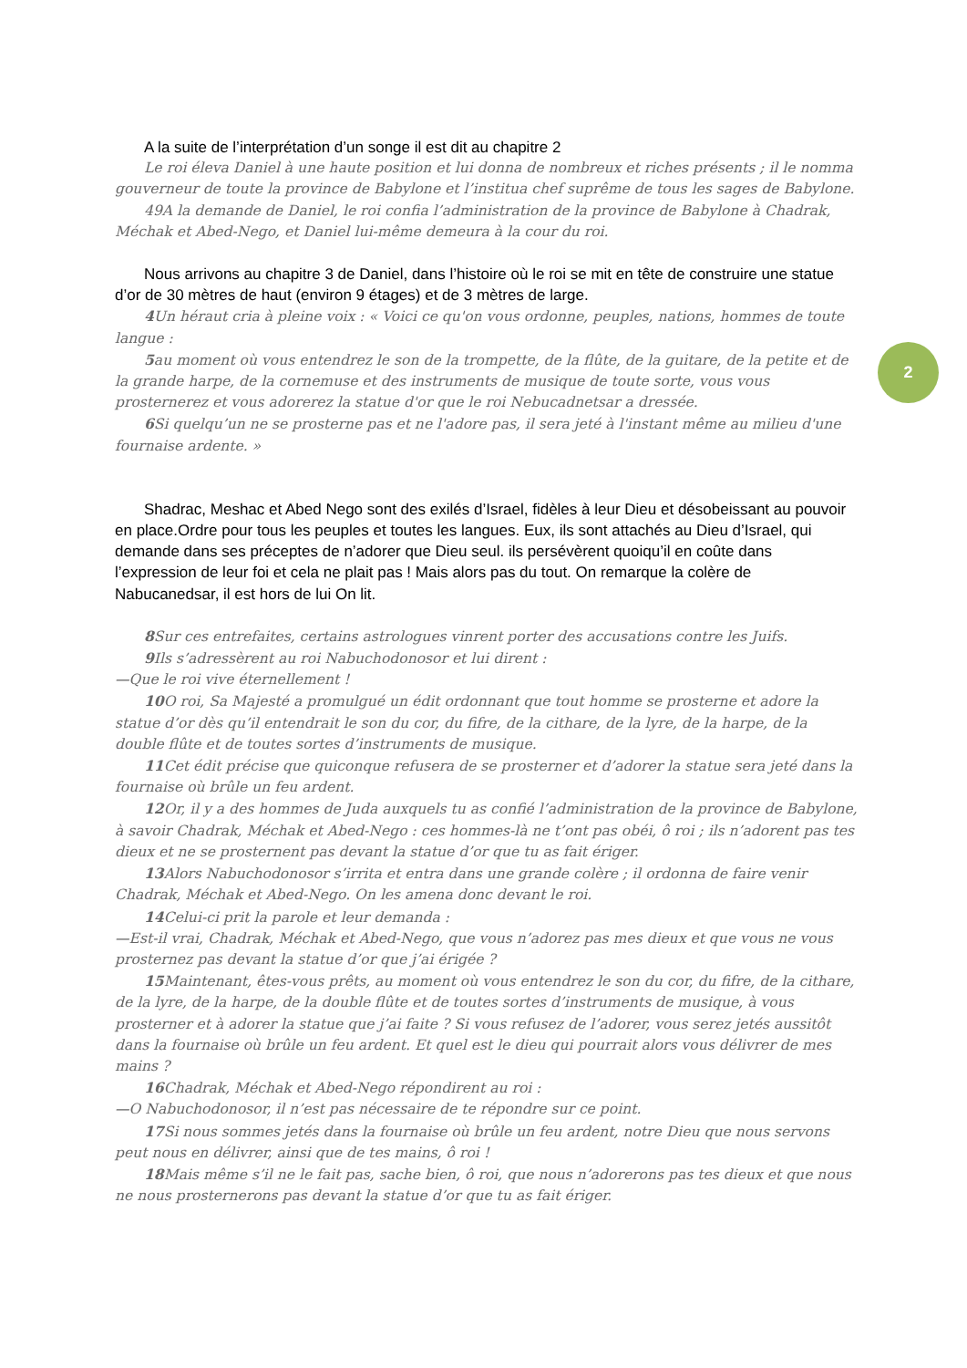2
A la suite de l’interprétation d’un songe il est dit au chapitre 2
Le roi éleva Daniel à une haute position et lui donna de nombreux et riches présents ; il le nomma gouverneur de toute la province de Babylone et l’institua chef suprême de tous les sages de Babylone.
49A la demande de Daniel, le roi confia l’administration de la province de Babylone à Chadrak, Méchak et Abed-Nego, et Daniel lui-même demeura à la cour du roi.
Nous arrivons au chapitre 3 de Daniel, dans l’histoire où le roi se mit en tête de construire une statue d’or de 30 mètres de haut (environ 9 étages) et de 3 mètres de large.
4 Un héraut cria à pleine voix : « Voici ce qu'on vous ordonne, peuples, nations, hommes de toute langue :
5au moment où vous entendrez le son de la trompette, de la flûte, de la guitare, de la petite et de la grande harpe, de la cornemuse et des instruments de musique de toute sorte, vous vous prosternerez et vous adorerez la statue d'or que le roi Nebucadnetsar a dressée.
6 Si quelqu’un ne se prosterne pas et ne l'adore pas, il sera jeté à l'instant même au milieu d'une fournaise ardente. »
Shadrac, Meshac et Abed Nego sont des exilés d’Israel, fidèles à leur Dieu et désobeissant au pouvoir en place.Ordre pour tous les peuples et toutes les langues. Eux, ils sont attachés au Dieu d’Israel, qui demande dans ses préceptes de n’adorer que Dieu seul. ils persévèrent quoiqu’il en coûte dans l’expression de leur foi et cela ne plait pas ! Mais alors pas du tout. On remarque la colère de Nabucanedsar, il est hors de lui On lit.
8 Sur ces entrefaites, certains astrologues vinrent porter des accusations contre les Juifs.
9 Ils s’adressèrent au roi Nabuchodonosor et lui dirent :
—Que le roi vive éternellement !
10 O roi, Sa Majesté a promulgué un édit ordonnant que tout homme se prosterne et adore la statue d’or dès qu’il entendrait le son du cor, du fifre, de la cithare, de la lyre, de la harpe, de la double flûte et de toutes sortes d’instruments de musique.
11 Cet édit précise que quiconque refusera de se prosterner et d’adorer la statue sera jeté dans la fournaise où brûle un feu ardent.
12 Or, il y a des hommes de Juda auxquels tu as confié l’administration de la province de Babylone, à savoir Chadrak, Méchak et Abed-Nego : ces hommes-là ne t’ont pas obéi, ô roi ; ils n’adorent pas tes dieux et ne se prosternent pas devant la statue d’or que tu as fait ériger.
13 Alors Nabuchodonosor s’irrita et entra dans une grande colère ; il ordonna de faire venir Chadrak, Méchak et Abed-Nego. On les amena donc devant le roi.
14 Celui-ci prit la parole et leur demanda :
—Est-il vrai, Chadrak, Méchak et Abed-Nego, que vous n’adorez pas mes dieux et que vous ne vous prosternez pas devant la statue d’or que j’ai érigée ?
15 Maintenant, êtes-vous prêts, au moment où vous entendrez le son du cor, du fifre, de la cithare, de la lyre, de la harpe, de la double flûte et de toutes sortes d’instruments de musique, à vous prosterner et à adorer la statue que j’ai faite ? Si vous refusez de l’adorer, vous serez jetés aussitôt dans la fournaise où brûle un feu ardent. Et quel est le dieu qui pourrait alors vous délivrer de mes mains ?
16 Chadrak, Méchak et Abed-Nego répondirent au roi :
—O Nabuchodonosor, il n’est pas nécessaire de te répondre sur ce point.
17 Si nous sommes jetés dans la fournaise où brûle un feu ardent, notre Dieu que nous servons peut nous en délivrer, ainsi que de tes mains, ô roi !
18 Mais même s’il ne le fait pas, sache bien, ô roi, que nous n’adorerons pas tes dieux et que nous ne nous prosternerons pas devant la statue d’or que tu as fait ériger.